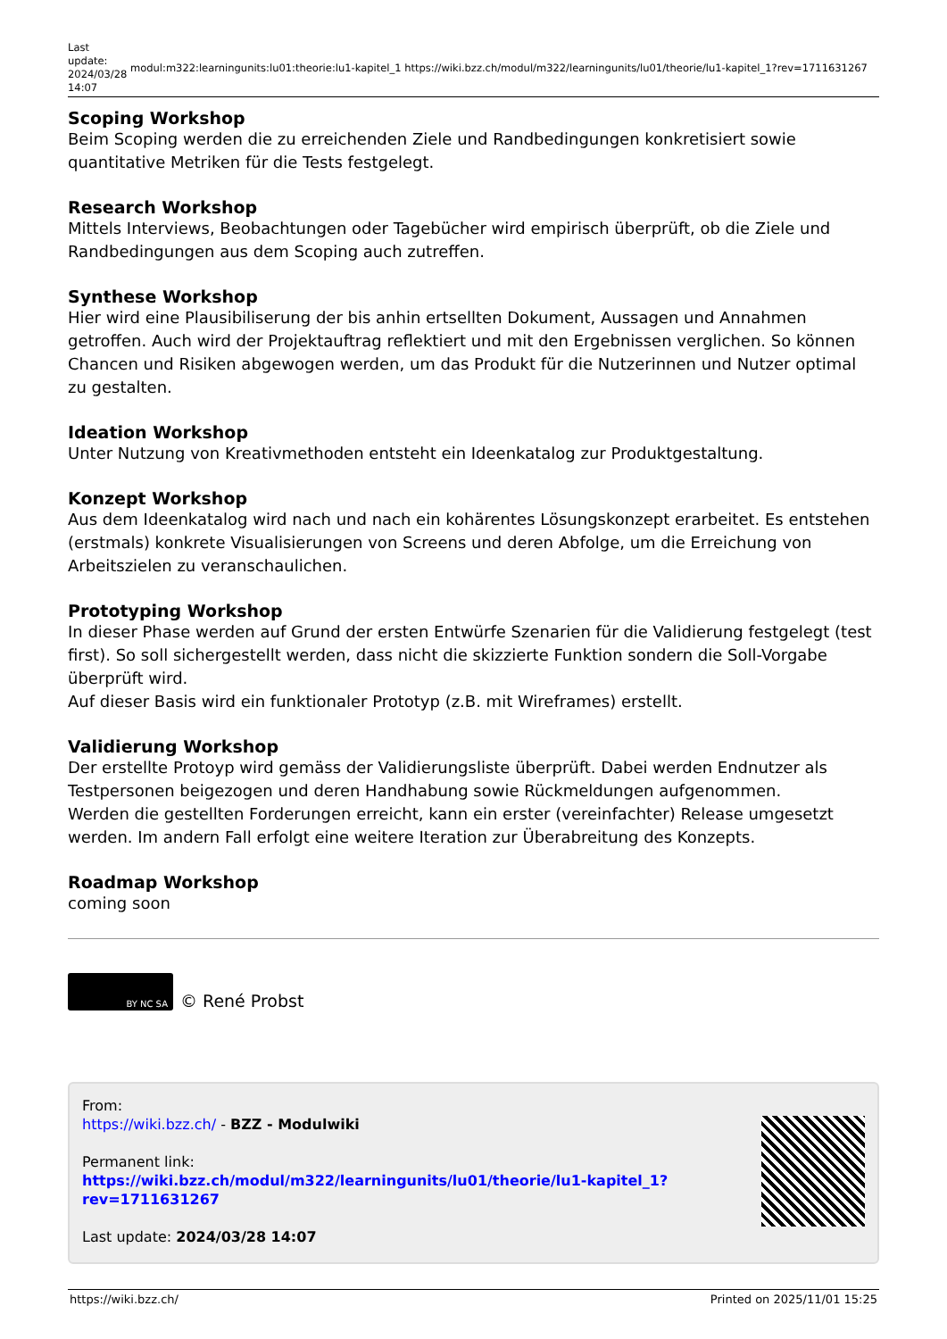Last update: 2024/03/28 14:07
modul:m322:learningunits:lu01:theorie:lu1-kapitel_1 https://wiki.bzz.ch/modul/m322/learningunits/lu01/theorie/lu1-kapitel_1?rev=1711631267
Scoping Workshop
Beim Scoping werden die zu erreichenden Ziele und Randbedingungen konkretisiert sowie quantitative Metriken für die Tests festgelegt.
Research Workshop
Mittels Interviews, Beobachtungen oder Tagebücher wird empirisch überprüft, ob die Ziele und Randbedingungen aus dem Scoping auch zutreffen.
Synthese Workshop
Hier wird eine Plausibiliserung der bis anhin ertsellten Dokument, Aussagen und Annahmen getroffen. Auch wird der Projektauftrag reflektiert und mit den Ergebnissen verglichen. So können Chancen und Risiken abgewogen werden, um das Produkt für die Nutzerinnen und Nutzer optimal zu gestalten.
Ideation Workshop
Unter Nutzung von Kreativmethoden entsteht ein Ideenkatalog zur Produktgestaltung.
Konzept Workshop
Aus dem Ideenkatalog wird nach und nach ein kohärentes Lösungskonzept erarbeitet. Es entstehen (erstmals) konkrete Visualisierungen von Screens und deren Abfolge, um die Erreichung von Arbeitszielen zu veranschaulichen.
Prototyping Workshop
In dieser Phase werden auf Grund der ersten Entwürfe Szenarien für die Validierung festgelegt (test first). So soll sichergestellt werden, dass nicht die skizzierte Funktion sondern die Soll-Vorgabe überprüft wird.
Auf dieser Basis wird ein funktionaler Prototyp (z.B. mit Wireframes) erstellt.
Validierung Workshop
Der erstellte Protoyp wird gemäss der Validierungsliste überprüft. Dabei werden Endnutzer als Testpersonen beigezogen und deren Handhabung sowie Rückmeldungen aufgenommen.
Werden die gestellten Forderungen erreicht, kann ein erster (vereinfachter) Release umgesetzt werden. Im andern Fall erfolgt eine weitere Iteration zur Überabreitung des Konzepts.
Roadmap Workshop
coming soon
BY NC SA
© René Probst
From:
https://wiki.bzz.ch/ - BZZ - Modulwiki
Permanent link:
https://wiki.bzz.ch/modul/m322/learningunits/lu01/theorie/lu1-kapitel_1?rev=1711631267
Last update: 2024/03/28 14:07
https://wiki.bzz.ch/ Printed on 2025/11/01 15:25